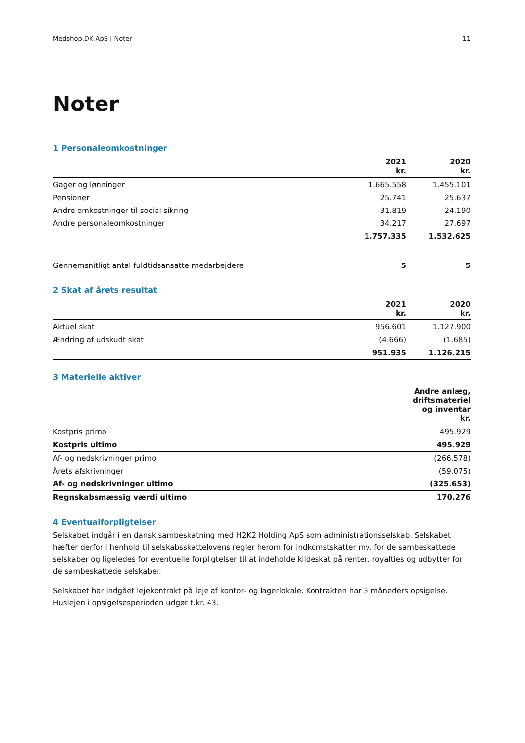Medshop.DK ApS | Noter 11
Noter
1 Personaleomkostninger
| | 2021 kr. | 2020 kr. |
| --- | --- | --- |
| Gager og lønninger | 1.665.558 | 1.455.101 |
| Pensioner | 25.741 | 25.637 |
| Andre omkostninger til social sikring | 31.819 | 24.190 |
| Andre personaleomkostninger | 34.217 | 27.697 |
| | 1.757.335 | 1.532.625 |
| Gennemsnitligt antal fuldtidsansatte medarbejdere | 5 | 5 |
2 Skat af årets resultat
| | 2021 kr. | 2020 kr. |
| --- | --- | --- |
| Aktuel skat | 956.601 | 1.127.900 |
| Ændring af udskudt skat | (4.666) | (1.685) |
| | 951.935 | 1.126.215 |
3 Materielle aktiver
| | Andre anlæg, driftsmateriel og inventar kr. |
| --- | --- |
| Kostpris primo | 495.929 |
| Kostpris ultimo | 495.929 |
| Af- og nedskrivninger primo | (266.578) |
| Årets afskrivninger | (59.075) |
| Af- og nedskrivninger ultimo | (325.653) |
| Regnskabsmæssig værdi ultimo | 170.276 |
4 Eventualforpligtelser
Selskabet indgår i en dansk sambeskatning med H2K2 Holding ApS som administrationsselskab. Selskabet hæfter derfor i henhold til selskabsskattelovens regler herom for indkomstskatter mv. for de sambeskattede selskaber og ligeledes for eventuelle forpligtelser til at indeholde kildeskat på renter, royalties og udbytter for de sambeskattede selskaber.
Selskabet har indgået lejekontrakt på leje af kontor- og lagerlokale. Kontrakten har 3 måneders opsigelse. Huslejen i opsigelsesperioden udgør t.kr. 43.